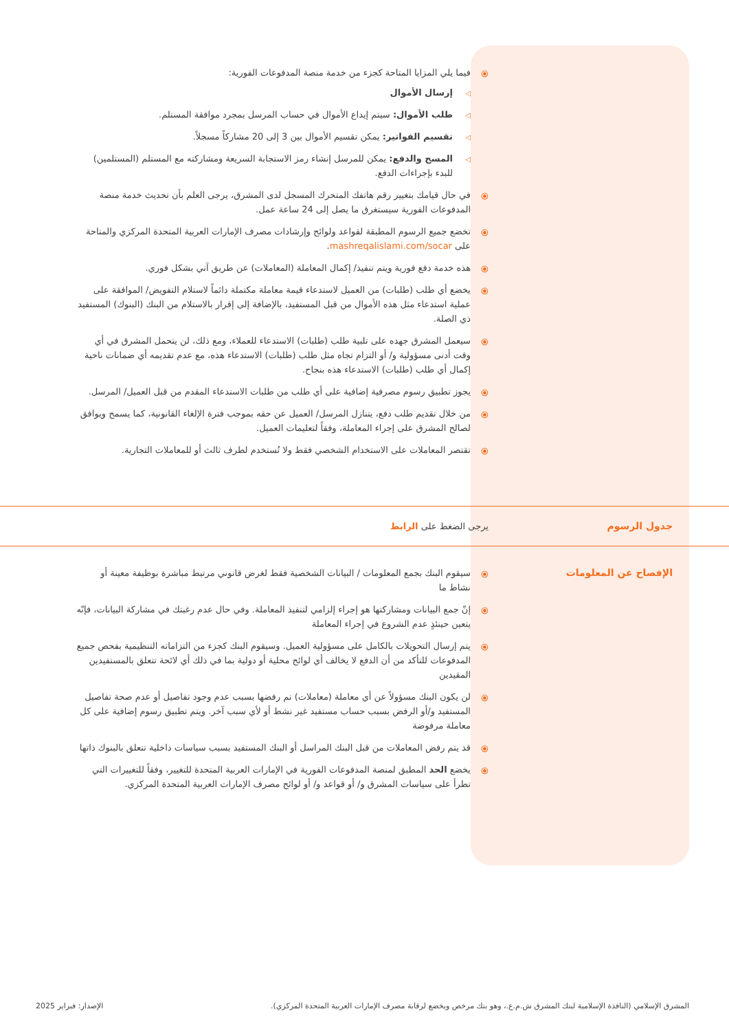⦿ فيما يلي المزايا المتاحة كجزء من خدمة منصة المدفوعات الفورية:
◁ إرسال الأموال
◁ طلب الأموال: سيتم إيداع الأموال في حساب المرسل بمجرد موافقة المستلم.
◁ تقسيم الفواتير: يمكن تقسيم الأموال بين 3 إلى 20 مشاركاً مسجلاً.
◁ المسح والدفع: يمكن للمرسل إنشاء رمز الاستجابة السريعة ومشاركته مع المستلم (المستلمين) للبدء بإجراءات الدفع.
⦿ في حال قيامك بتغيير رقم هاتفك المتحرك المسجل لدى المشرق، يرجى العلم بأن تحديث خدمة منصة المدفوعات الفورية سيستغرق ما يصل إلى 24 ساعة عمل.
⦿ تخضع جميع الرسوم المطبقة لقواعد ولوائح وإرشادات مصرف الإمارات العربية المتحدة المركزي والمتاحة على mashreqalislami.com/socar.
⦿ هذه خدمة دفع فورية ويتم تنفيذ/ إكمال المعاملة (المعاملات) عن طريق آني بشكل فوري.
⦿ يخضع أي طلب (طلبات) من العميل لاستدعاء قيمة معاملة مكتملة دائماً لاستلام التفويض/ الموافقة على عملية استدعاء مثل هذه الأموال من قبل المستفيد، بالإضافة إلى إقرار بالاستلام من البنك (البنوك) المستفيد ذي الصلة.
⦿ سيعمل المشرق جهده على تلبية طلب (طلبات) الاستدعاء للعملاء، ومع ذلك، لن يتحمل المشرق في أي وقت أدنى مسؤولية و/ أو التزام تجاه مثل طلب (طلبات) الاستدعاء هذه، مع عدم تقديمه أي ضمانات ناحية إكمال أي طلب (طلبات) الاستدعاء هذه بنجاح.
⦿ يجوز تطبيق رسوم مصرفية إضافية على أي طلب من طلبات الاستدعاء المقدم من قبل العميل/ المرسل.
⦿ من خلال تقديم طلب دفع، يتنازل المرسل/ العميل عن حقه بموجب فترة الإلغاء القانونية، كما يسمح ويوافق لصالح المشرق على إجراء المعاملة، وفقاً لتعليمات العميل.
⦿ تقتصر المعاملات على الاستخدام الشخصي فقط ولا تُستخدم لطرف ثالث أو للمعاملات التجارية.
جدول الرسوم يرجى الضغط على الرابط
الإفصاح عن المعلومات
⦿ سيقوم البنك بجمع المعلومات / البيانات الشخصية فقط لغرض قانوني مرتبط مباشرة بوظيفة معينة أو نشاط ما
⦿ إنّ جمع البيانات ومشاركتها هو إجراء إلزامي لتنفيذ المعاملة. وفي حال عدم رغبتك في مشاركة البيانات، فإنّه يتعين حينئذٍ عدم الشروع في إجراء المعاملة
⦿ يتم إرسال التحويلات بالكامل على مسؤولية العميل. وسيقوم البنك كجزء من التزاماته التنظيمية بفحص جميع المدفوعات للتأكد من أن الدفع لا يخالف أي لوائح محلية أو دولية بما في ذلك أي لائحة تتعلق بالمستفيدين المقيدين
⦿ لن يكون البنك مسؤولاً عن أي معاملة (معاملات) تم رفضها بسبب عدم وجود تفاصيل أو عدم صحة تفاصيل المستفيد و/أو الرفض بسبب حساب مستفيد غير نشط أو لأي سبب آخر. ويتم تطبيق رسوم إضافية على كل معاملة مرفوضة
⦿ قد يتم رفض المعاملات من قبل البنك المراسل أو البنك المستفيد بسبب سياسات داخلية تتعلق بالبنوك ذاتها
⦿ يخضع الحد المطبق لمنصة المدفوعات الفورية في الإمارات العربية المتحدة للتغيير، وفقاً للتغييرات التي تطرأ على سياسات المشرق و/ أو قواعد و/ أو لوائح مصرف الإمارات العربية المتحدة المركزي.
المشرق الإسلامي (النافذة الإسلامية لبنك المشرق ش.م.ع.، وهو بنك مرخص ويخضع لرقابة مصرف الإمارات العربية المتحدة المركزي). الإصدار: فبراير 2025